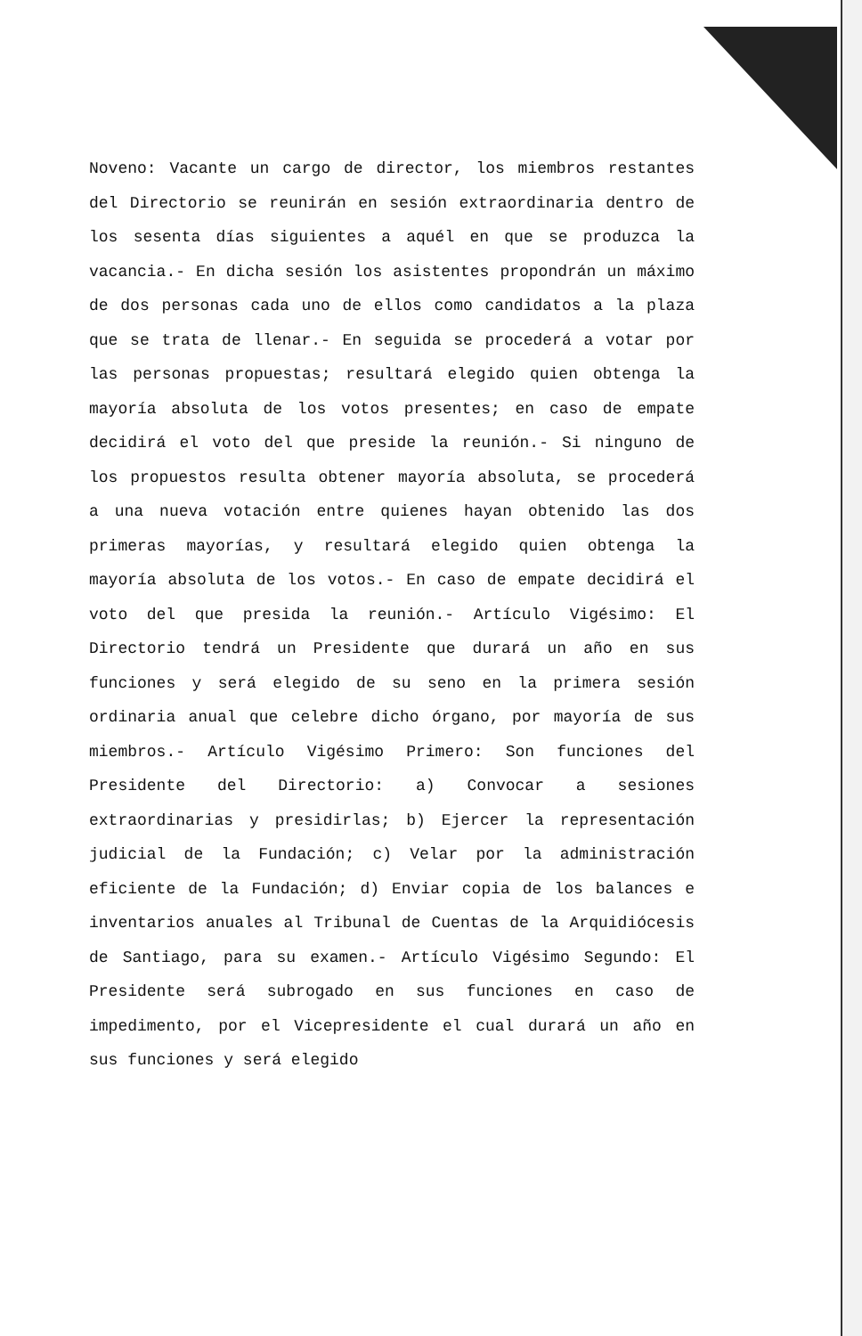Noveno: Vacante un cargo de director, los miembros restantes del Directorio se reunirán en sesión extraordinaria dentro de los sesenta días siguientes a aquél en que se produzca la vacancia.- En dicha sesión los asistentes propondrán un máximo de dos personas cada uno de ellos como candidatos a la plaza que se trata de llenar.- En seguida se procederá a votar por las personas propuestas; resultará elegido quien obtenga la mayoría absoluta de los votos presentes; en caso de empate decidirá el voto del que preside la reunión.- Si ninguno de los propuestos resulta obtener mayoría absoluta, se procederá a una nueva votación entre quienes hayan obtenido las dos primeras mayorías, y resultará elegido quien obtenga la mayoría absoluta de los votos.- En caso de empate decidirá el voto del que presida la reunión.- Artículo Vigésimo: El Directorio tendrá un Presidente que durará un año en sus funciones y será elegido de su seno en la primera sesión ordinaria anual que celebre dicho órgano, por mayoría de sus miembros.- Artículo Vigésimo Primero: Son funciones del Presidente del Directorio: a) Convocar a sesiones extraordinarias y presidirlas; b) Ejercer la representación judicial de la Fundación; c) Velar por la administración eficiente de la Fundación; d) Enviar copia de los balances e inventarios anuales al Tribunal de Cuentas de la Arquidiócesis de Santiago, para su examen.- Artículo Vigésimo Segundo: El Presidente será subrogado en sus funciones en caso de impedimento, por el Vicepresidente el cual durará un año en sus funciones y será elegido